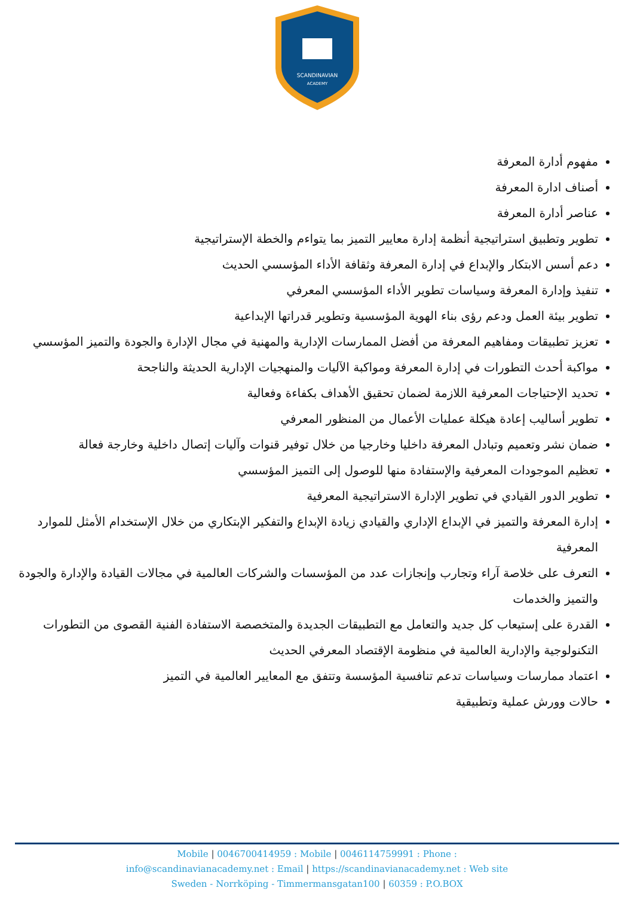SCANDINAVIAN
ACADEMY
مفهوم أدارة المعرفة
أصناف ادارة المعرفة
عناصر أدارة المعرفة
تطوير وتطبيق استراتيجية أنظمة إدارة معايير التميز بما يتواءم والخطة الإستراتيجية
دعم أسس الابتكار والإبداع في إدارة المعرفة وثقافة الأداء المؤسسي الحديث
تنفيذ وإدارة المعرفة وسياسات تطوير الأداء المؤسسي المعرفي
تطوير بيئة العمل ودعم رؤى بناء الهوية المؤسسية وتطوير قدراتها الإبداعية
تعزيز تطبيقات ومفاهيم المعرفة من أفضل الممارسات الإدارية والمهنية في مجال الإدارة والجودة والتميز المؤسسي
مواكبة أحدث التطورات في إدارة المعرفة ومواكبة الآليات والمنهجيات الإدارية الحديثة والناجحة
تحديد الإحتياجات المعرفية اللازمة لضمان تحقيق الأهداف بكفاءة وفعالية
تطوير أساليب إعادة هيكلة عمليات الأعمال من المنظور المعرفي
ضمان نشر وتعميم وتبادل المعرفة داخليا وخارجيا من خلال توفير قنوات وآليات إتصال داخلية وخارجة فعالة
تعظيم الموجودات المعرفية والإستفادة منها للوصول إلى التميز المؤسسي
تطوير الدور القيادي في تطوير الإدارة الاستراتيجية المعرفية
إدارة المعرفة والتميز في الإبداع الإداري والقيادي زيادة الإبداع والتفكير الإبتكاري من خلال الإستخدام الأمثل للموارد المعرفية
التعرف على خلاصة آراء وتجارب وإنجازات عدد من المؤسسات والشركات العالمية في مجالات القيادة والإدارة والجودة والتميز والخدمات
القدرة على إستيعاب كل جديد والتعامل مع التطبيقات الجديدة والمتخصصة الاستفادة الفنية القصوى من التطورات التكنولوجية والإدارية العالمية في منظومة الإقتصاد المعرفي الحديث
اعتماد ممارسات وسياسات تدعم تنافسية المؤسسة وتتفق مع المعايير العالمية في التميز
حالات وورش عملية وتطبيقية
Mobile | 0046700414959 : Mobile | 0046114759991 : Phone :
info@scandinavianacademy.net : Email | https://scandinavianacademy.net : Web site
Sweden - Norrköping - Timmermansgatan100 | 60359 : P.O.BOX